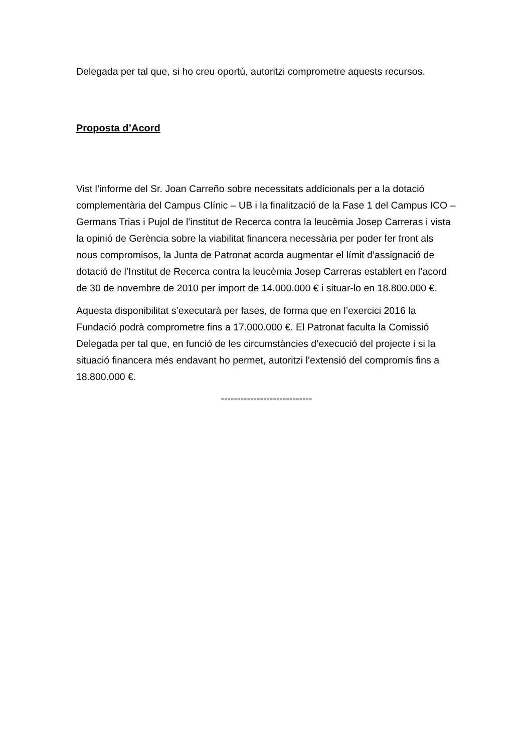Delegada per tal que, si ho creu oportú, autoritzi comprometre aquests recursos.
Proposta d’Acord
Vist l’informe del Sr. Joan Carreño sobre necessitats addicionals per a la dotació complementària del Campus Clínic – UB i la finalització de la Fase 1 del Campus ICO – Germans Trias i Pujol de l’institut de Recerca contra la leucèmia Josep Carreras i vista la opinió de Gerència sobre la viabilitat financera necessària per poder fer front als nous compromisos, la Junta de Patronat acorda augmentar el límit d’assignació de dotació de l’Institut de Recerca contra la leucèmia Josep Carreras establert en l’acord de 30 de novembre de 2010 per import de 14.000.000 € i situar-lo en 18.800.000 €.
Aquesta disponibilitat s’executarà per fases, de forma que en l’exercici 2016 la Fundació podrà comprometre fins a 17.000.000 €. El Patronat faculta la Comissió Delegada per tal que, en funció de les circumstàncies d’execució del projecte i si la situació financera més endavant ho permet, autoritzi l’extensió del compromís fins a 18.800.000 €.
----------------------------